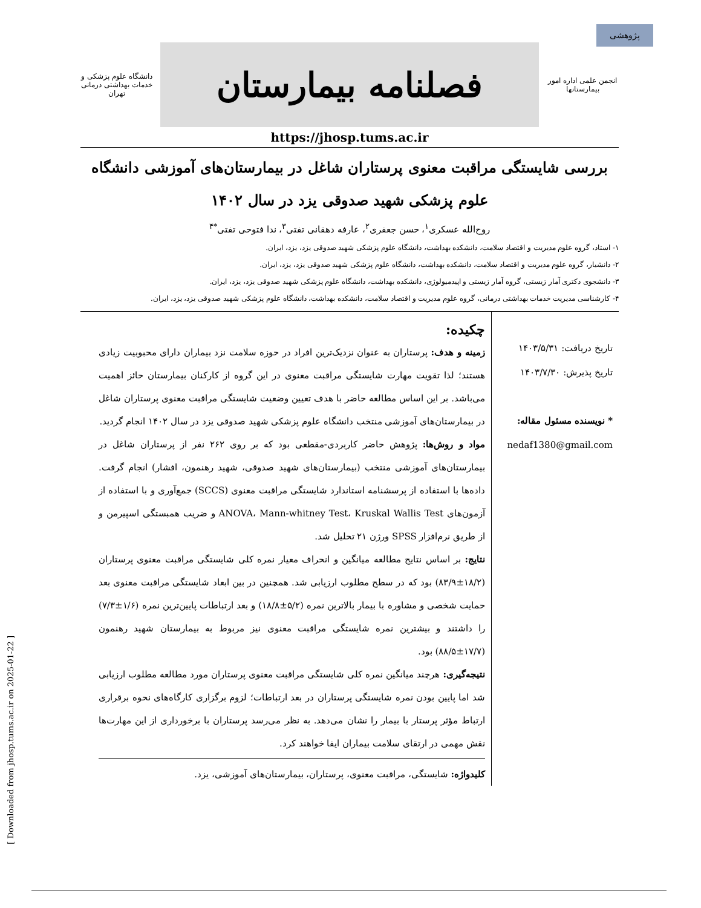پژوهشی
انجمن علمی اداره امور بیمارستانها
فصلنامه بیمارستان
دانشگاه علوم پزشکی و خدمات بهداشتی درمانی تهران
https://jhosp.tums.ac.ir
بررسی شایستگی مراقبت معنوی پرستاران شاغل در بیمارستان‌های آموزشی دانشگاه علوم پزشکی شهید صدوقی یزد در سال ۱۴۰۲
روح‌الله عسکری<sup>۱</sup>، حسن جعفری<sup>۲</sup>، عارفه دهقانی تفتی<sup>۳</sup>، ندا فتوحی تفتی<sup>*۴</sup>
۱- استاد، گروه علوم مدیریت و اقتصاد سلامت، دانشکده بهداشت، دانشگاه علوم پزشکی شهید صدوقی یزد، یزد، ایران.
۲- دانشیار، گروه علوم مدیریت و اقتصاد سلامت، دانشکده بهداشت، دانشگاه علوم پزشکی شهید صدوقی یزد، یزد، ایران.
۳- دانشجوی دکتری آمار زیستی، گروه آمار زیستی و اپیدمیولوژی، دانشکده بهداشت، دانشگاه علوم پزشکی شهید صدوقی یزد، یزد، ایران.
۴- کارشناسی مدیریت خدمات بهداشتی درمانی، گروه علوم مدیریت و اقتصاد سلامت، دانشکده بهداشت، دانشگاه علوم پزشکی شهید صدوقی یزد، یزد، ایران.
تاریخ دریافت: ۱۴۰۳/۵/۳۱
تاریخ پذیرش: ۱۴۰۳/۷/۳۰
* نویسنده مسئول مقاله:
nedaf1380@gmail.com
چکیده:
زمینه و هدف: پرستاران به عنوان نزدیک‌ترین افراد در حوزه سلامت نزد بیماران دارای محبوبیت زیادی هستند؛ لذا تقویت مهارت شایستگی مراقبت معنوی در این گروه از کارکنان بیمارستان حائز اهمیت می‌باشد. بر این اساس مطالعه حاضر با هدف تعیین وضعیت شایستگی مراقبت معنوی پرستاران شاغل در بیمارستان‌های آموزشی منتخب دانشگاه علوم پزشکی شهید صدوقی یزد در سال ۱۴۰۲ انجام گردید.
مواد و روش‌ها: پژوهش حاضر کاربردی-مقطعی بود که بر روی ۲۶۲ نفر از پرستاران شاغل در بیمارستان‌های آموزشی منتخب (بیمارستان‌های شهید صدوقی، شهید رهنمون، افشار) انجام گرفت. داده‌ها با استفاده از پرسشنامه استاندارد شایستگی مراقبت معنوی (SCCS) جمع‌آوری و با استفاده از آزمون‌های ANOVA، Mann-whitney Test، Kruskal Wallis Test و ضریب همبستگی اسپیرمن و از طریق نرم‌افزار SPSS ورژن ۲۱ تحلیل شد.
نتایج: بر اساس نتایج مطالعه میانگین و انحراف معیار نمره کلی شایستگی مراقبت معنوی پرستاران (۱۸/۲±۸۳/۹) بود که در سطح مطلوب ارزیابی شد. همچنین در بین ابعاد شایستگی مراقبت معنوی بعد حمایت شخصی و مشاوره با بیمار بالاترین نمره (۵/۲±۱۸/۸) و بعد ارتباطات پایین‌ترین نمره (۱/۶±۷/۳) را داشتند و بیشترین نمره شایستگی مراقبت معنوی نیز مربوط به بیمارستان شهید رهنمون (۱۷/۷±۸۸/۵) بود.
نتیجه‌گیری: هرچند میانگین نمره کلی شایستگی مراقبت معنوی پرستاران مورد مطالعه مطلوب ارزیابی شد اما پایین بودن نمره شایستگی پرستاران در بعد ارتباطات؛ لزوم برگزاری کارگاه‌های نحوه برقراری ارتباط مؤثر پرستار با بیمار را نشان می‌دهد. به نظر می‌رسد پرستاران با برخورداری از این مهارت‌ها نقش مهمی در ارتقای سلامت بیماران ایفا خواهند کرد.
کلیدواژه: شایستگی، مراقبت معنوی، پرستاران، بیمارستان‌های آموزشی، یزد.
[ Downloaded from jhosp.tums.ac.ir on 2025-01-22 ]